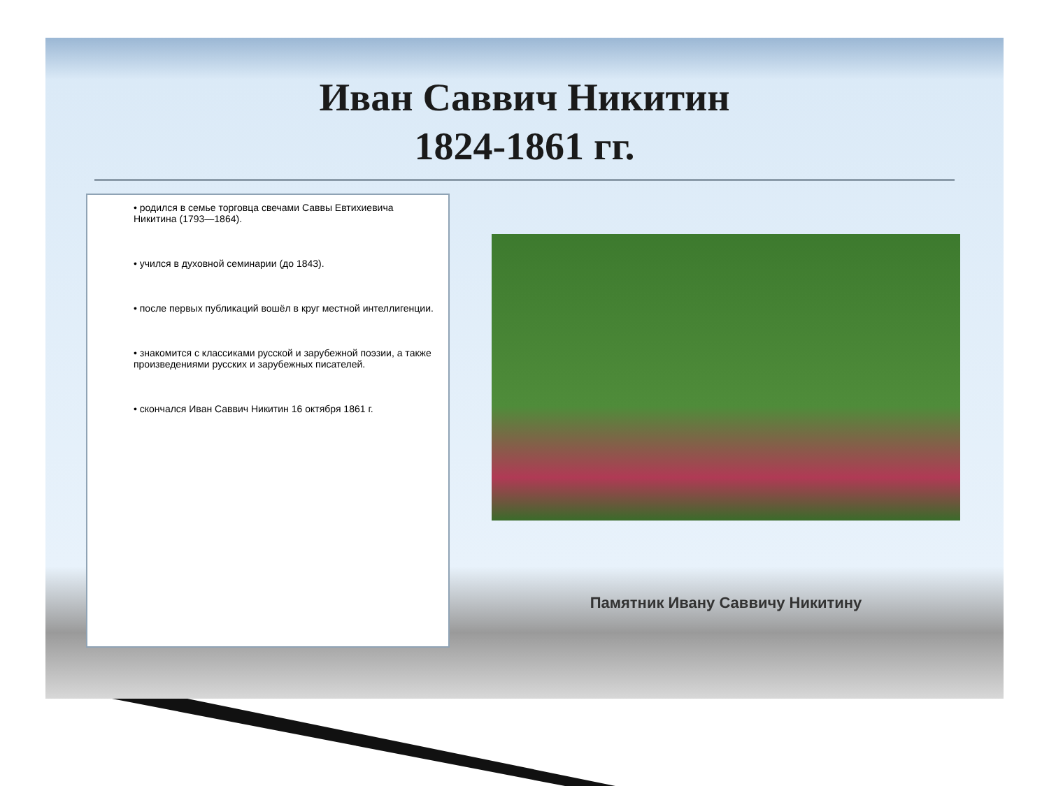Иван Саввич Никитин
1824-1861 гг.
• родился в семье торговца свечами Саввы Евтихиевича Никитина (1793—1864).
• учился в духовной семинарии (до 1843).
• после первых публикаций вошёл в круг местной интеллигенции.
• знакомится с классиками русской и зарубежной поэзии, а также произведениями русских и зарубежных писателей.
• скончался Иван Саввич Никитин 16 октября 1861 г.
Памятник Ивану Саввичу Никитину